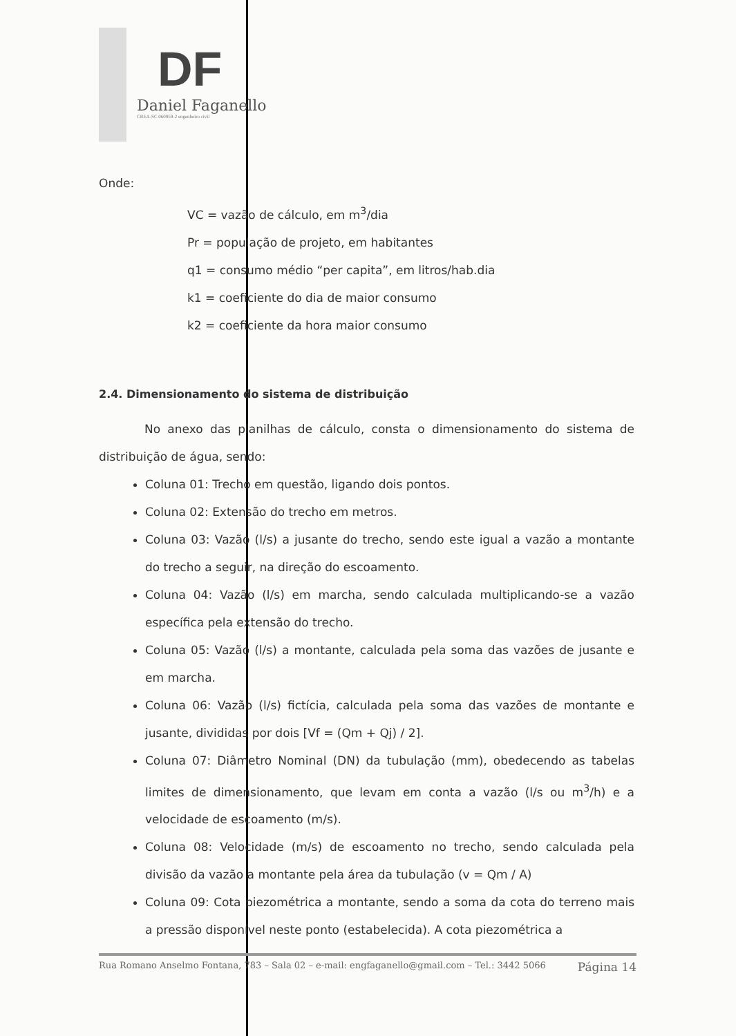DF
Daniel Faganello
CREA-SC 060959-2 engenheiro civil
Onde:
VC = vazão de cálculo, em m<sup>3</sup>/dia
Pr = população de projeto, em habitantes
q1 = consumo médio “per capita”, em litros/hab.dia
k1 = coeficiente do dia de maior consumo
k2 = coeficiente da hora maior consumo
2.4. Dimensionamento do sistema de distribuição
No anexo das planilhas de cálculo, consta o dimensionamento do sistema de distribuição de água, sendo:
Coluna 01: Trecho em questão, ligando dois pontos.
Coluna 02: Extensão do trecho em metros.
Coluna 03: Vazão (l/s) a jusante do trecho, sendo este igual a vazão a montante do trecho a seguir, na direção do escoamento.
Coluna 04: Vazão (l/s) em marcha, sendo calculada multiplicando-se a vazão específica pela extensão do trecho.
Coluna 05: Vazão (l/s) a montante, calculada pela soma das vazões de jusante e em marcha.
Coluna 06: Vazão (l/s) fictícia, calculada pela soma das vazões de montante e jusante, divididas por dois [Vf = (Qm + Qj) / 2].
Coluna 07: Diâmetro Nominal (DN) da tubulação (mm), obedecendo as tabelas limites de dimensionamento, que levam em conta a vazão (l/s ou m<sup>3</sup>/h) e a velocidade de escoamento (m/s).
Coluna 08: Velocidade (m/s) de escoamento no trecho, sendo calculada pela divisão da vazão a montante pela área da tubulação (v = Qm / A)
Coluna 09: Cota piezométrica a montante, sendo a soma da cota do terreno mais a pressão disponível neste ponto (estabelecida). A cota piezométrica a
Rua Romano Anselmo Fontana, 783 – Sala 02 – e-mail: engfaganello@gmail.com – Tel.: 3442 5066 Página 14